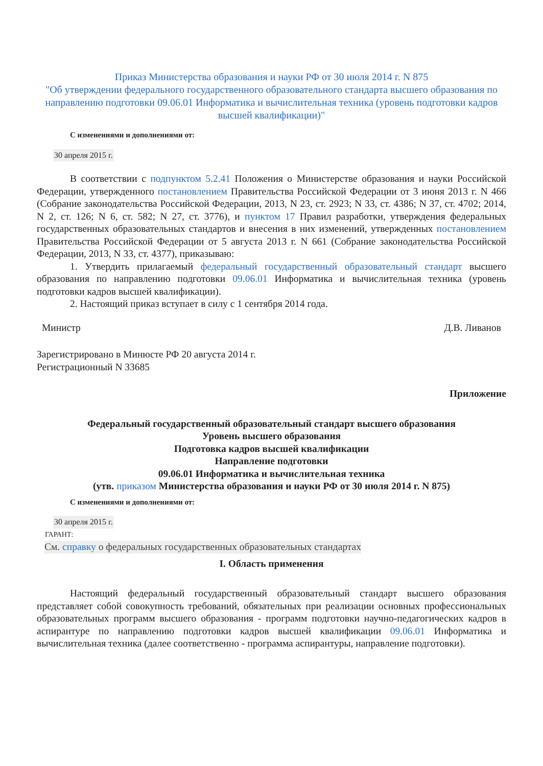Приказ Министерства образования и науки РФ от 30 июля 2014 г. N 875
"Об утверждении федерального государственного образовательного стандарта высшего образования по направлению подготовки 09.06.01 Информатика и вычислительная техника (уровень подготовки кадров высшей квалификации)"
С изменениями и дополнениями от:
30 апреля 2015 г.
В соответствии с подпунктом 5.2.41 Положения о Министерстве образования и науки Российской Федерации, утвержденного постановлением Правительства Российской Федерации от 3 июня 2013 г. N 466 (Собрание законодательства Российской Федерации, 2013, N 23, ст. 2923; N 33, ст. 4386; N 37, ст. 4702; 2014, N 2, ст. 126; N 6, ст. 582; N 27, ст. 3776), и пунктом 17 Правил разработки, утверждения федеральных государственных образовательных стандартов и внесения в них изменений, утвержденных постановлением Правительства Российской Федерации от 5 августа 2013 г. N 661 (Собрание законодательства Российской Федерации, 2013, N 33, ст. 4377), приказываю:
1. Утвердить прилагаемый федеральный государственный образовательный стандарт высшего образования по направлению подготовки 09.06.01 Информатика и вычислительная техника (уровень подготовки кадров высшей квалификации).
2. Настоящий приказ вступает в силу с 1 сентября 2014 года.
Министр Д.В. Ливанов
Зарегистрировано в Минюсте РФ 20 августа 2014 г.
Регистрационный N 33685
Приложение
Федеральный государственный образовательный стандарт высшего образования
Уровень высшего образования
Подготовка кадров высшей квалификации
Направление подготовки
09.06.01 Информатика и вычислительная техника
(утв. приказом Министерства образования и науки РФ от 30 июля 2014 г. N 875)
С изменениями и дополнениями от:
30 апреля 2015 г.
ГАРАНТ:
См. справку о федеральных государственных образовательных стандартах
I. Область применения
Настоящий федеральный государственный образовательный стандарт высшего образования представляет собой совокупность требований, обязательных при реализации основных профессиональных образовательных программ высшего образования - программ подготовки научно-педагогических кадров в аспирантуре по направлению подготовки кадров высшей квалификации 09.06.01 Информатика и вычислительная техника (далее соответственно - программа аспирантуры, направление подготовки).